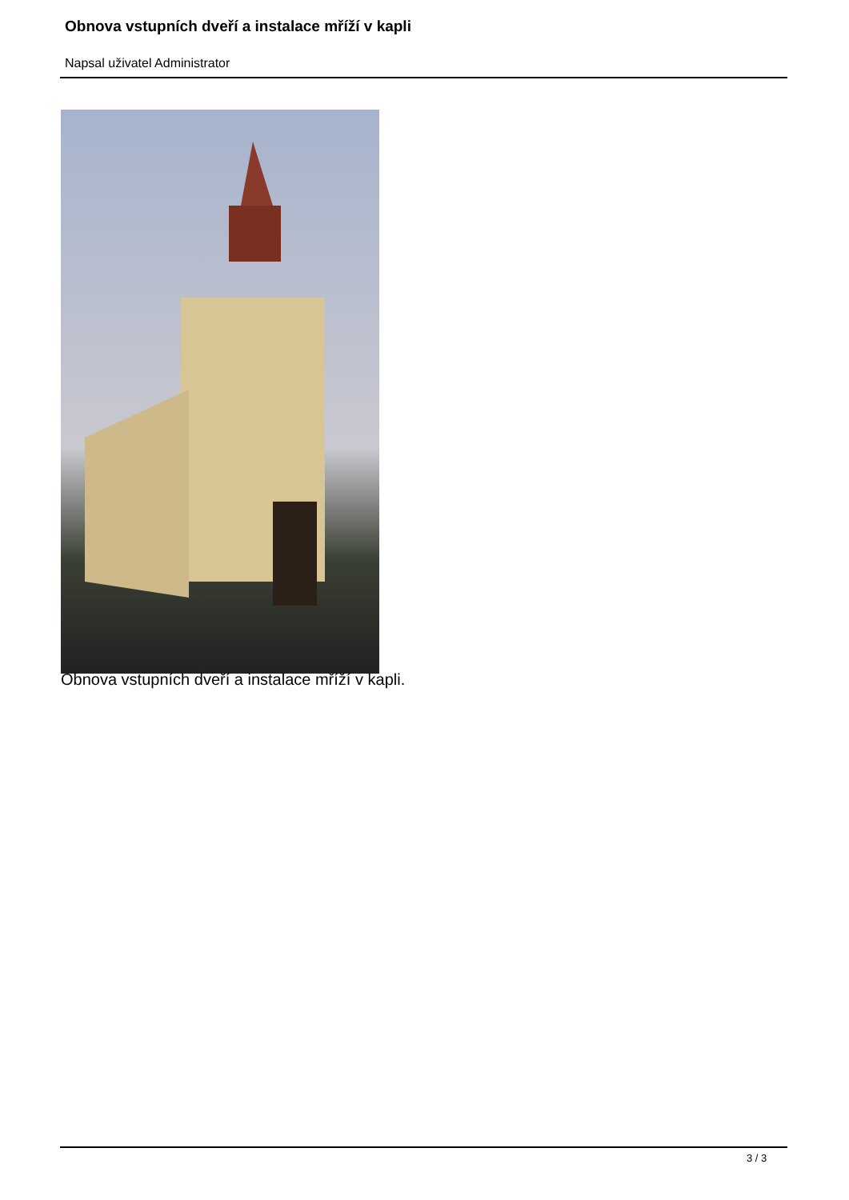Obnova vstupních dveří a instalace mříží v kapli
Napsal uživatel Administrator
Obnova vstupních dveří a instalace mříží v kapli.
3 / 3